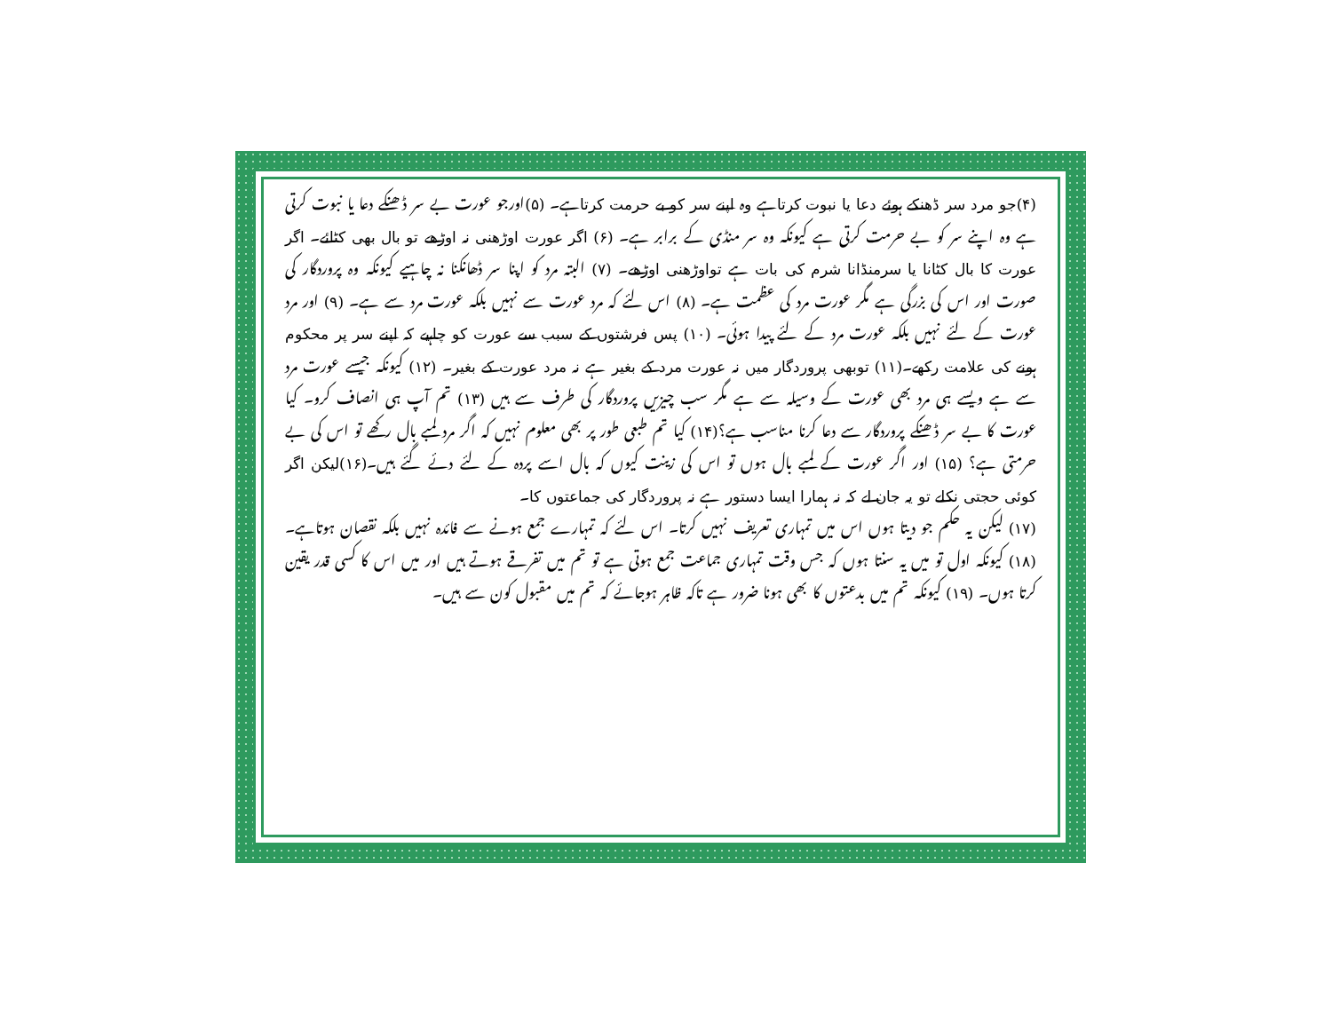(۴)جو مرد سر ڈھنکے ہوئے دعا یا نبوت کرتاہے وہ اپنے سر کو بے حرمت کرتاہے۔ (۵)اورجو عورت بے سر ڈھنکے دعا یا نبوت کرتی ہے وہ اپنے سر کو بے حرمت کرتی ہے کیونکہ وہ سر منڈی کے برابر ہے۔ (۶) اگر عورت اوڑھنی نہ اوڑھے تو بال بھی کٹائے۔ اگر عورت کا بال کٹانا یا سرمنڈانا شرم کی بات ہے تواوڑھنی اوڑھے۔ (۷) البتہ مرد کو اپنا سر ڈھانکنا نہ چاہیے کیونکہ وہ پروردگار کی صورت اور اس کی بزرگی ہے مگر عورت مرد کی عظمت ہے۔ (۸) اس لئے کہ مرد عورت سے نہیں بلکہ عورت مرد سے ہے۔ (۹) اور مرد عورت کے لئے نہیں بلکہ عورت مرد کے لئے پیدا ہوئی۔ (۱۰) پس فرشتوں کے سبب سے عورت کو چاہیے کہ اپنے سر پر محکوم ہونے کی علامت رکھے۔(۱۱) توبھی پروردگار میں نہ عورت مرد کے بغیر ہے نہ مرد عورت کے بغیر۔ (۱۲) کیونکہ جیسے عورت مرد سے ہے ویسے ہی مرد بھی عورت کے وسیلہ سے ہے مگر سب چیزیں پروردگار کی طرف سے ہیں (۱۳) تم آپ ہی انصاف کرو۔ کیا عورت کا بے سر ڈھنکے پروردگار سے دعا کرنا مناسب ہے؟(۱۴) کیا تم طبعی طور پر بھی معلوم نہیں کہ اگر مرد لمبے بال رکھے تو اس کی بے حرمتی ہے؟ (۱۵) اور اگر عورت کے لمبے بال ہوں تو اس کی زینت کیوں کہ بال اسے پردہ کے لئے دئے گئے ہیں۔(۱۶)لیکن اگر کوئی حجتی نکلے تو یہ جان لے کہ نہ ہمارا ایسا دستور ہے نہ پروردگار کی جماعتوں کا۔
(۱۷) لیکن یہ حکم جو دیتا ہوں اس میں تمہاری تعریف نہیں کرتا۔ اس لئے کہ تمہارے جمع ہونے سے فائدہ نہیں بلکہ نقصان ہوتاہے۔ (۱۸) کیونکہ اول تو میں یہ سنتا ہوں کہ جس وقت تمہاری جماعت جمع ہوتی ہے تو تم میں تفرقے ہوتے ہیں اور میں اس کا کسی قدر یقین کرتا ہوں۔ (۱۹) کیونکہ تم میں بدعتوں کا بھی ہونا ضرور ہے تاکہ ظاہر ہوجائے کہ تم میں مقبول کون سے ہیں۔